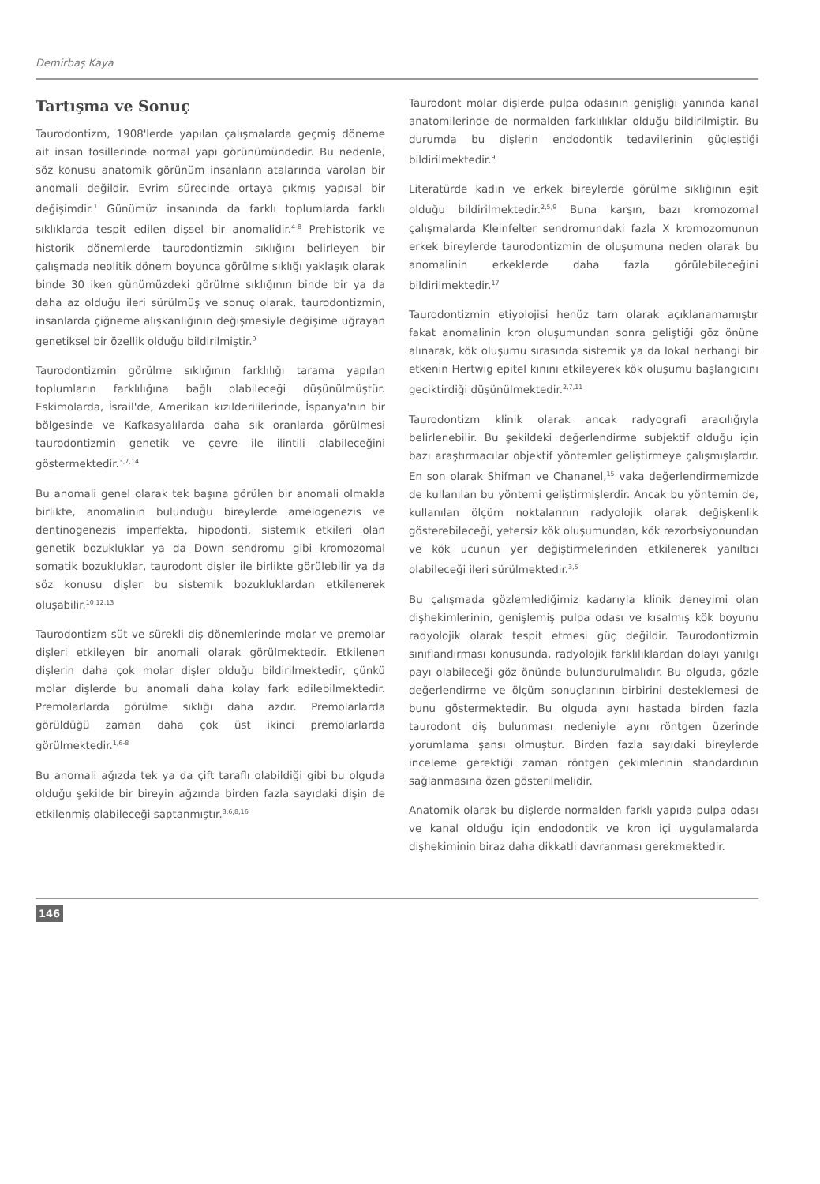Demirbaş Kaya
Tartışma ve Sonuç
Taurodontizm, 1908'lerde yapılan çalışmalarda geçmiş döneme ait insan fosillerinde normal yapı görünümündedir. Bu nedenle, söz konusu anatomik görünüm insanların atalarında varolan bir anomali değildir. Evrim sürecinde ortaya çıkmış yapısal bir değişimdir.<sup>1</sup> Günümüz insanında da farklı toplumlarda farklı sıklıklarda tespit edilen dişsel bir anomalidir.<sup>4-8</sup> Prehistorik ve historik dönemlerde taurodontizmin sıklığını belirleyen bir çalışmada neolitik dönem boyunca görülme sıklığı yaklaşık olarak binde 30 iken günümüzdeki görülme sıklığının binde bir ya da daha az olduğu ileri sürülmüş ve sonuç olarak, taurodontizmin, insanlarda çiğneme alışkanlığının değişmesiyle değişime uğrayan genetiksel bir özellik olduğu bildirilmiştir.<sup>9</sup>
Taurodontizmin görülme sıklığının farklılığı tarama yapılan toplumların farklılığına bağlı olabileceği düşünülmüştür. Eskimolarda, İsrail'de, Amerikan kızılderililerinde, İspanya'nın bir bölgesinde ve Kafkasyalılarda daha sık oranlarda görülmesi taurodontizmin genetik ve çevre ile ilintili olabileceğini göstermektedir.<sup>3,7,14</sup>
Bu anomali genel olarak tek başına görülen bir anomali olmakla birlikte, anomalinin bulunduğu bireylerde amelogenezis ve dentinogenezis imperfekta, hipodonti, sistemik etkileri olan genetik bozukluklar ya da Down sendromu gibi kromozomal somatik bozukluklar, taurodont dişler ile birlikte görülebilir ya da söz konusu dişler bu sistemik bozukluklardan etkilenerek oluşabilir.<sup>10,12,13</sup>
Taurodontizm süt ve sürekli diş dönemlerinde molar ve premolar dişleri etkileyen bir anomali olarak görülmektedir. Etkilenen dişlerin daha çok molar dişler olduğu bildirilmektedir, çünkü molar dişlerde bu anomali daha kolay fark edilebilmektedir. Premolarlarda görülme sıklığı daha azdır. Premolarlarda görüldüğü zaman daha çok üst ikinci premolarlarda görülmektedir.<sup>1,6-8</sup>
Bu anomali ağızda tek ya da çift taraflı olabildiği gibi bu olguda olduğu şekilde bir bireyin ağzında birden fazla sayıdaki dişin de etkilenmiş olabileceği saptanmıştır.<sup>3,6,8,16</sup>
Taurodont molar dişlerde pulpa odasının genişliği yanında kanal anatomilerinde de normalden farklılıklar olduğu bildirilmiştir. Bu durumda bu dişlerin endodontik tedavilerinin güçleştiği bildirilmektedir.<sup>9</sup>
Literatürde kadın ve erkek bireylerde görülme sıklığının eşit olduğu bildirilmektedir.<sup>2,5,9</sup> Buna karşın, bazı kromozomal çalışmalarda Kleinfelter sendromundaki fazla X kromozomunun erkek bireylerde taurodontizmin de oluşumuna neden olarak bu anomalinin erkeklerde daha fazla görülebileceğini bildirilmektedir.<sup>17</sup>
Taurodontizmin etiyolojisi henüz tam olarak açıklanamamıştır fakat anomalinin kron oluşumundan sonra geliştiği göz önüne alınarak, kök oluşumu sırasında sistemik ya da lokal herhangi bir etkenin Hertwig epitel kınını etkileyerek kök oluşumu başlangıcını geciktirdiği düşünülmektedir.<sup>2,7,11</sup>
Taurodontizm klinik olarak ancak radyografi aracılığıyla belirlenebilir. Bu şekildeki değerlendirme subjektif olduğu için bazı araştırmacılar objektif yöntemler geliştirmeye çalışmışlardır. En son olarak Shifman ve Chananel,<sup>15</sup> vaka değerlendirmemizde de kullanılan bu yöntemi geliştirmişlerdir. Ancak bu yöntemin de, kullanılan ölçüm noktalarının radyolojik olarak değişkenlik gösterebileceği, yetersiz kök oluşumundan, kök rezorbsiyonundan ve kök ucunun yer değiştirmelerinden etkilenerek yanıltıcı olabileceği ileri sürülmektedir.<sup>3,5</sup>
Bu çalışmada gözlemlediğimiz kadarıyla klinik deneyimi olan dişhekimlerinin, genişlemiş pulpa odası ve kısalmış kök boyunu radyolojik olarak tespit etmesi güç değildir. Taurodontizmin sınıflandırması konusunda, radyolojik farklılıklardan dolayı yanılgı payı olabileceği göz önünde bulundurulmalıdır. Bu olguda, gözle değerlendirme ve ölçüm sonuçlarının birbirini desteklemesi de bunu göstermektedir. Bu olguda aynı hastada birden fazla taurodont diş bulunması nedeniyle aynı röntgen üzerinde yorumlama şansı olmuştur. Birden fazla sayıdaki bireylerde inceleme gerektiği zaman röntgen çekimlerinin standardının sağlanmasına özen gösterilmelidir.
Anatomik olarak bu dişlerde normalden farklı yapıda pulpa odası ve kanal olduğu için endodontik ve kron içi uygulamalarda dişhekiminin biraz daha dikkatli davranması gerekmektedir.
146